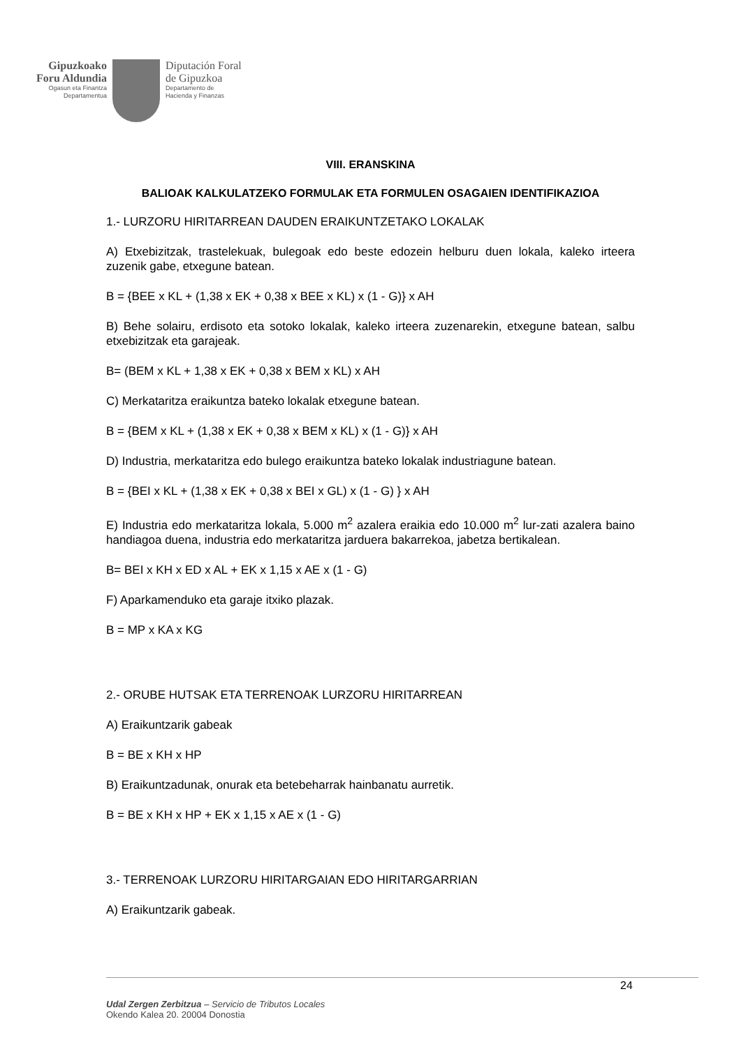Gipuzkoako
Foru Aldundia
Ogasun eta Finantza
Departamentua
Diputación Foral
de Gipuzkoa
Departamento de
Hacienda y Finanzas
VIII. ERANSKINA
BALIOAK KALKULATZEKO FORMULAK ETA FORMULEN OSAGAIEN IDENTIFIKAZIOA
1.- LURZORU HIRITARREAN DAUDEN ERAIKUNTZETAKO LOKALAK
A) Etxebizitzak, trastelekuak, bulegoak edo beste edozein helburu duen lokala, kaleko irteera zuzenik gabe, etxegune batean.
B = {BEE x KL + (1,38 x EK + 0,38 x BEE x KL) x (1 - G)} x AH
B) Behe solairu, erdisoto eta sotoko lokalak, kaleko irteera zuzenarekin, etxegune batean, salbu etxebizitzak eta garajeak.
B= (BEM x KL + 1,38 x EK + 0,38 x BEM x KL) x AH
C) Merkataritza eraikuntza bateko lokalak etxegune batean.
B = {BEM x KL + (1,38 x EK + 0,38 x BEM x KL) x (1 - G)} x AH
D) Industria, merkataritza edo bulego eraikuntza bateko lokalak industriagune batean.
B = {BEI x KL + (1,38 x EK + 0,38 x BEI x GL) x (1 - G) } x AH
E) Industria edo merkataritza lokala, 5.000 m<sup>2</sup> azalera eraikia edo 10.000 m<sup>2</sup> lur-zati azalera baino handiagoa duena, industria edo merkataritza jarduera bakarrekoa, jabetza bertikalean.
B= BEI x KH x ED x AL + EK x 1,15 x AE x (1 - G)
F) Aparkamenduko eta garaje itxiko plazak.
B = MP x KA x KG
2.- ORUBE HUTSAK ETA TERRENOAK LURZORU HIRITARREAN
A) Eraikuntzarik gabeak
B = BE x KH x HP
B) Eraikuntzadunak, onurak eta betebeharrak hainbanatu aurretik.
B = BE x KH x HP + EK x 1,15 x AE x (1 - G)
3.- TERRENOAK LURZORU HIRITARGAIAN EDO HIRITARGARRIAN
A) Eraikuntzarik gabeak.
24
Udal Zergen Zerbitzua – Servicio de Tributos Locales
Okendo Kalea 20. 20004 Donostia